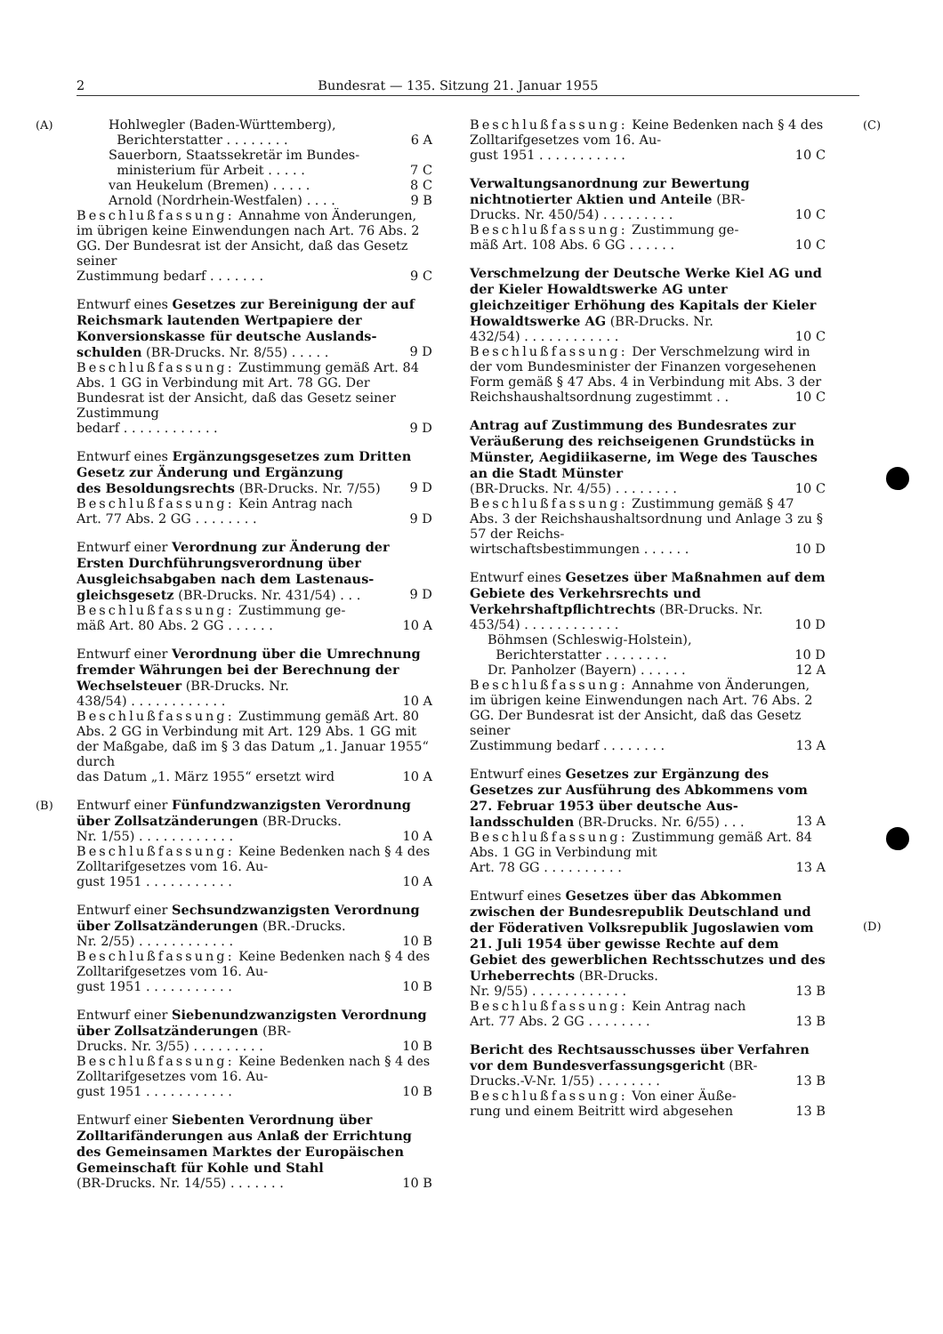2 Bundesrat — 135. Sitzung 21. Januar 1955
(A)
(B)
Hohlwegler (Baden-Württemberg),
Berichterstatter . . . . . . . . 6 A
Sauerborn, Staatssekretär im Bundes-
ministerium für Arbeit . . . . . 7 C
van Heukelum (Bremen) . . . . . 8 C
Arnold (Nordrhein-Westfalen) . . . . 9 B
Beschlußfassung: Annahme von Änderungen, im übrigen keine Einwendungen nach Art. 76 Abs. 2 GG. Der Bundesrat ist der Ansicht, daß das Gesetz seiner
Zustimmung bedarf . . . . . . . 9 C
Entwurf eines Gesetzes zur Bereinigung der auf Reichsmark lautenden Wertpapiere der Konversionskasse für deutsche Auslands-
schulden (BR-Drucks. Nr. 8/55) . . . . . 9 D
Beschlußfassung: Zustimmung gemäß Art. 84 Abs. 1 GG in Verbindung mit Art. 78 GG. Der Bundesrat ist der Ansicht, daß das Gesetz seiner Zustimmung
bedarf . . . . . . . . . . . . 9 D
Entwurf eines Ergänzungsgesetzes zum Dritten Gesetz zur Änderung und Ergänzung
des Besoldungsrechts (BR-Drucks. Nr. 7/55) 9 D
Beschlußfassung: Kein Antrag nach
Art. 77 Abs. 2 GG . . . . . . . . 9 D
Entwurf einer Verordnung zur Änderung der Ersten Durchführungsverordnung über Ausgleichsabgaben nach dem Lastenaus-
gleichsgesetz (BR-Drucks. Nr. 431/54) . . . 9 D
Beschlußfassung: Zustimmung ge-
mäß Art. 80 Abs. 2 GG . . . . . . 10 A
Entwurf einer Verordnung über die Umrechnung fremder Währungen bei der Berechnung der Wechselsteuer (BR-Drucks. Nr.
438/54) . . . . . . . . . . . . 10 A
Beschlußfassung: Zustimmung gemäß Art. 80 Abs. 2 GG in Verbindung mit Art. 129 Abs. 1 GG mit der Maßgabe, daß im § 3 das Datum „1. Januar 1955“ durch
das Datum „1. März 1955“ ersetzt wird 10 A
Entwurf einer Fünfundzwanzigsten Verordnung über Zollsatzänderungen (BR-Drucks.
Nr. 1/55) . . . . . . . . . . . . 10 A
Beschlußfassung: Keine Bedenken nach § 4 des Zolltarifgesetzes vom 16. Au-
gust 1951 . . . . . . . . . . . 10 A
Entwurf einer Sechsundzwanzigsten Verordnung über Zollsatzänderungen (BR.-Drucks.
Nr. 2/55) . . . . . . . . . . . . 10 B
Beschlußfassung: Keine Bedenken nach § 4 des Zolltarifgesetzes vom 16. Au-
gust 1951 . . . . . . . . . . . 10 B
Entwurf einer Siebenundzwanzigsten Verordnung über Zollsatzänderungen (BR-
Drucks. Nr. 3/55) . . . . . . . . . 10 B
Beschlußfassung: Keine Bedenken nach § 4 des Zolltarifgesetzes vom 16. Au-
gust 1951 . . . . . . . . . . . 10 B
Entwurf einer Siebenten Verordnung über Zolltarifänderungen aus Anlaß der Errichtung des Gemeinsamen Marktes der Europäischen Gemeinschaft für Kohle und Stahl
(BR-Drucks. Nr. 14/55) . . . . . . . 10 B
Beschlußfassung: Keine Bedenken nach § 4 des Zolltarifgesetzes vom 16. Au-
gust 1951 . . . . . . . . . . . 10 C
Verwaltungsanordnung zur Bewertung nichtnotierter Aktien und Anteile (BR-
Drucks. Nr. 450/54) . . . . . . . . . 10 C
Beschlußfassung: Zustimmung ge-
mäß Art. 108 Abs. 6 GG . . . . . . 10 C
Verschmelzung der Deutsche Werke Kiel AG und der Kieler Howaldtswerke AG unter gleichzeitiger Erhöhung des Kapitals der Kieler Howaldtswerke AG (BR-Drucks. Nr.
432/54) . . . . . . . . . . . . 10 C
Beschlußfassung: Der Verschmelzung wird in der vom Bundesminister der Finanzen vorgesehenen Form gemäß § 47 Abs. 4 in Verbindung mit Abs. 3 der
Reichshaushaltsordnung zugestimmt . . 10 C
Antrag auf Zustimmung des Bundesrates zur Veräußerung des reichseigenen Grundstücks in Münster, Aegidiikaserne, im Wege des Tausches an die Stadt Münster
(BR-Drucks. Nr. 4/55) . . . . . . . . 10 C
Beschlußfassung: Zustimmung gemäß § 47 Abs. 3 der Reichshaushaltsordnung und Anlage 3 zu § 57 der Reichs-
wirtschaftsbestimmungen . . . . . . 10 D
Entwurf eines Gesetzes über Maßnahmen auf dem Gebiete des Verkehrsrechts und Verkehrshaftpflichtrechts (BR-Drucks. Nr.
453/54) . . . . . . . . . . . . 10 D
Böhmsen (Schleswig-Holstein),
Berichterstatter . . . . . . . . 10 D
Dr. Panholzer (Bayern) . . . . . . 12 A
Beschlußfassung: Annahme von Änderungen, im übrigen keine Einwendungen nach Art. 76 Abs. 2 GG. Der Bundesrat ist der Ansicht, daß das Gesetz seiner
Zustimmung bedarf . . . . . . . . 13 A
Entwurf eines Gesetzes zur Ergänzung des Gesetzes zur Ausführung des Abkommens vom 27. Februar 1953 über deutsche Aus-
landsschulden (BR-Drucks. Nr. 6/55) . . . 13 A
Beschlußfassung: Zustimmung gemäß Art. 84 Abs. 1 GG in Verbindung mit
Art. 78 GG . . . . . . . . . . 13 A
Entwurf eines Gesetzes über das Abkommen zwischen der Bundesrepublik Deutschland und der Föderativen Volksrepublik Jugoslawien vom 21. Juli 1954 über gewisse Rechte auf dem Gebiet des gewerblichen Rechtsschutzes und des Urheberrechts (BR-Drucks.
Nr. 9/55) . . . . . . . . . . . . 13 B
Beschlußfassung: Kein Antrag nach
Art. 77 Abs. 2 GG . . . . . . . . 13 B
Bericht des Rechtsausschusses über Verfahren vor dem Bundesverfassungsgericht (BR-
Drucks.-V-Nr. 1/55) . . . . . . . . 13 B
Beschlußfassung: Von einer Äuße-
rung und einem Beitritt wird abgesehen 13 B
(C)
(D)